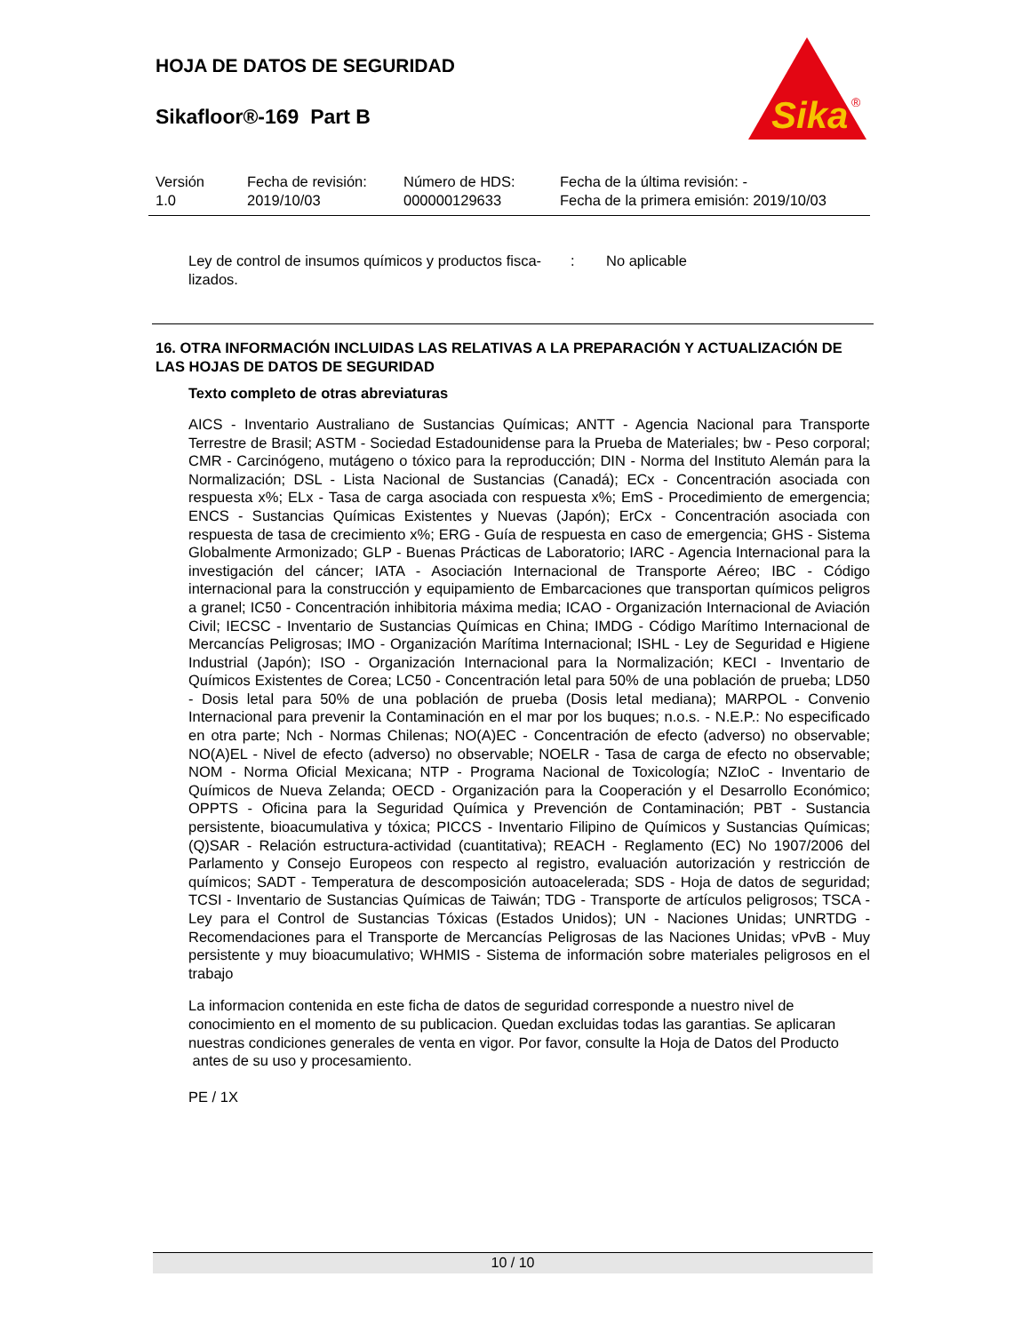HOJA DE DATOS DE SEGURIDAD
Sikafloor®-169 Part B
Sika
®
| Versión | Fecha de revisión: | Número de HDS: | Fecha de la última revisión: - |
| 1.0 | 2019/10/03 | 000000129633 | Fecha de la primera emisión: 2019/10/03 |
Ley de control de insumos químicos y productos fisca-
lizados.
: No aplicable
16. OTRA INFORMACIÓN INCLUIDAS LAS RELATIVAS A LA PREPARACIÓN Y ACTUALIZACIÓN DE LAS HOJAS DE DATOS DE SEGURIDAD
Texto completo de otras abreviaturas
AICS - Inventario Australiano de Sustancias Químicas; ANTT - Agencia Nacional para Transporte Terrestre de Brasil; ASTM - Sociedad Estadounidense para la Prueba de Materiales; bw - Peso corporal; CMR - Carcinógeno, mutágeno o tóxico para la reproducción; DIN - Norma del Instituto Alemán para la Normalización; DSL - Lista Nacional de Sustancias (Canadá); ECx - Concentración asociada con respuesta x%; ELx - Tasa de carga asociada con respuesta x%; EmS - Procedimiento de emergencia; ENCS - Sustancias Químicas Existentes y Nuevas (Japón); ErCx - Concentración asociada con respuesta de tasa de crecimiento x%; ERG - Guía de respuesta en caso de emergencia; GHS - Sistema Globalmente Armonizado; GLP - Buenas Prácticas de Laboratorio; IARC - Agencia Internacional para la investigación del cáncer; IATA - Asociación Internacional de Transporte Aéreo; IBC - Código internacional para la construcción y equipamiento de Embarcaciones que transportan químicos peligros a granel; IC50 - Concentración inhibitoria máxima media; ICAO - Organización Internacional de Aviación Civil; IECSC - Inventario de Sustancias Químicas en China; IMDG - Código Marítimo Internacional de Mercancías Peligrosas; IMO - Organización Marítima Internacional; ISHL - Ley de Seguridad e Higiene Industrial (Japón); ISO - Organización Internacional para la Normalización; KECI - Inventario de Químicos Existentes de Corea; LC50 - Concentración letal para 50% de una población de prueba; LD50 - Dosis letal para 50% de una población de prueba (Dosis letal mediana); MARPOL - Convenio Internacional para prevenir la Contaminación en el mar por los buques; n.o.s. - N.E.P.: No especificado en otra parte; Nch - Normas Chilenas; NO(A)EC - Concentración de efecto (adverso) no observable; NO(A)EL - Nivel de efecto (adverso) no observable; NOELR - Tasa de carga de efecto no observable; NOM - Norma Oficial Mexicana; NTP - Programa Nacional de Toxicología; NZIoC - Inventario de Químicos de Nueva Zelanda; OECD - Organización para la Cooperación y el Desarrollo Económico; OPPTS - Oficina para la Seguridad Química y Prevención de Contaminación; PBT - Sustancia persistente, bioacumulativa y tóxica; PICCS - Inventario Filipino de Químicos y Sustancias Químicas; (Q)SAR - Relación estructura-actividad (cuantitativa); REACH - Reglamento (EC) No 1907/2006 del Parlamento y Consejo Europeos con respecto al registro, evaluación autorización y restricción de químicos; SADT - Temperatura de descomposición autoacelerada; SDS - Hoja de datos de seguridad; TCSI - Inventario de Sustancias Químicas de Taiwán; TDG - Transporte de artículos peligrosos; TSCA - Ley para el Control de Sustancias Tóxicas (Estados Unidos); UN - Naciones Unidas; UNRTDG - Recomendaciones para el Transporte de Mercancías Peligrosas de las Naciones Unidas; vPvB - Muy persistente y muy bioacumulativo; WHMIS - Sistema de información sobre materiales peligrosos en el trabajo
La informacion contenida en este ficha de datos de seguridad corresponde a nuestro nivel de conocimiento en el momento de su publicacion. Quedan excluidas todas las garantias. Se aplicaran nuestras condiciones generales de venta en vigor. Por favor, consulte la Hoja de Datos del Producto antes de su uso y procesamiento.
PE / 1X
10 / 10